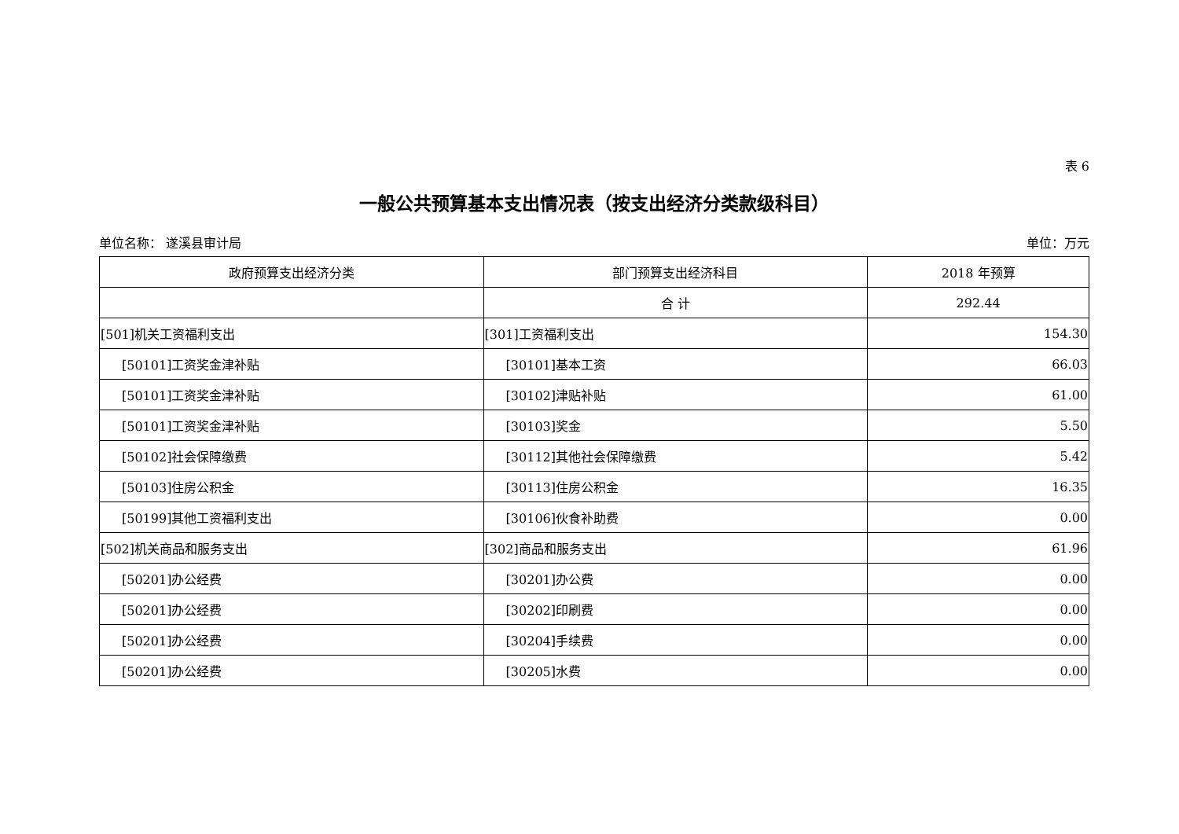表 6
一般公共预算基本支出情况表（按支出经济分类款级科目）
单位名称： 遂溪县审计局 单位：万元
| 政府预算支出经济分类 | 部门预算支出经济科目 | 2018 年预算 |
| --- | --- | --- |
| | 合 计 | 292.44 |
| [501]机关工资福利支出 | [301]工资福利支出 | 154.30 |
| [50101]工资奖金津补贴 | [30101]基本工资 | 66.03 |
| [50101]工资奖金津补贴 | [30102]津贴补贴 | 61.00 |
| [50101]工资奖金津补贴 | [30103]奖金 | 5.50 |
| [50102]社会保障缴费 | [30112]其他社会保障缴费 | 5.42 |
| [50103]住房公积金 | [30113]住房公积金 | 16.35 |
| [50199]其他工资福利支出 | [30106]伙食补助费 | 0.00 |
| [502]机关商品和服务支出 | [302]商品和服务支出 | 61.96 |
| [50201]办公经费 | [30201]办公费 | 0.00 |
| [50201]办公经费 | [30202]印刷费 | 0.00 |
| [50201]办公经费 | [30204]手续费 | 0.00 |
| [50201]办公经费 | [30205]水费 | 0.00 |